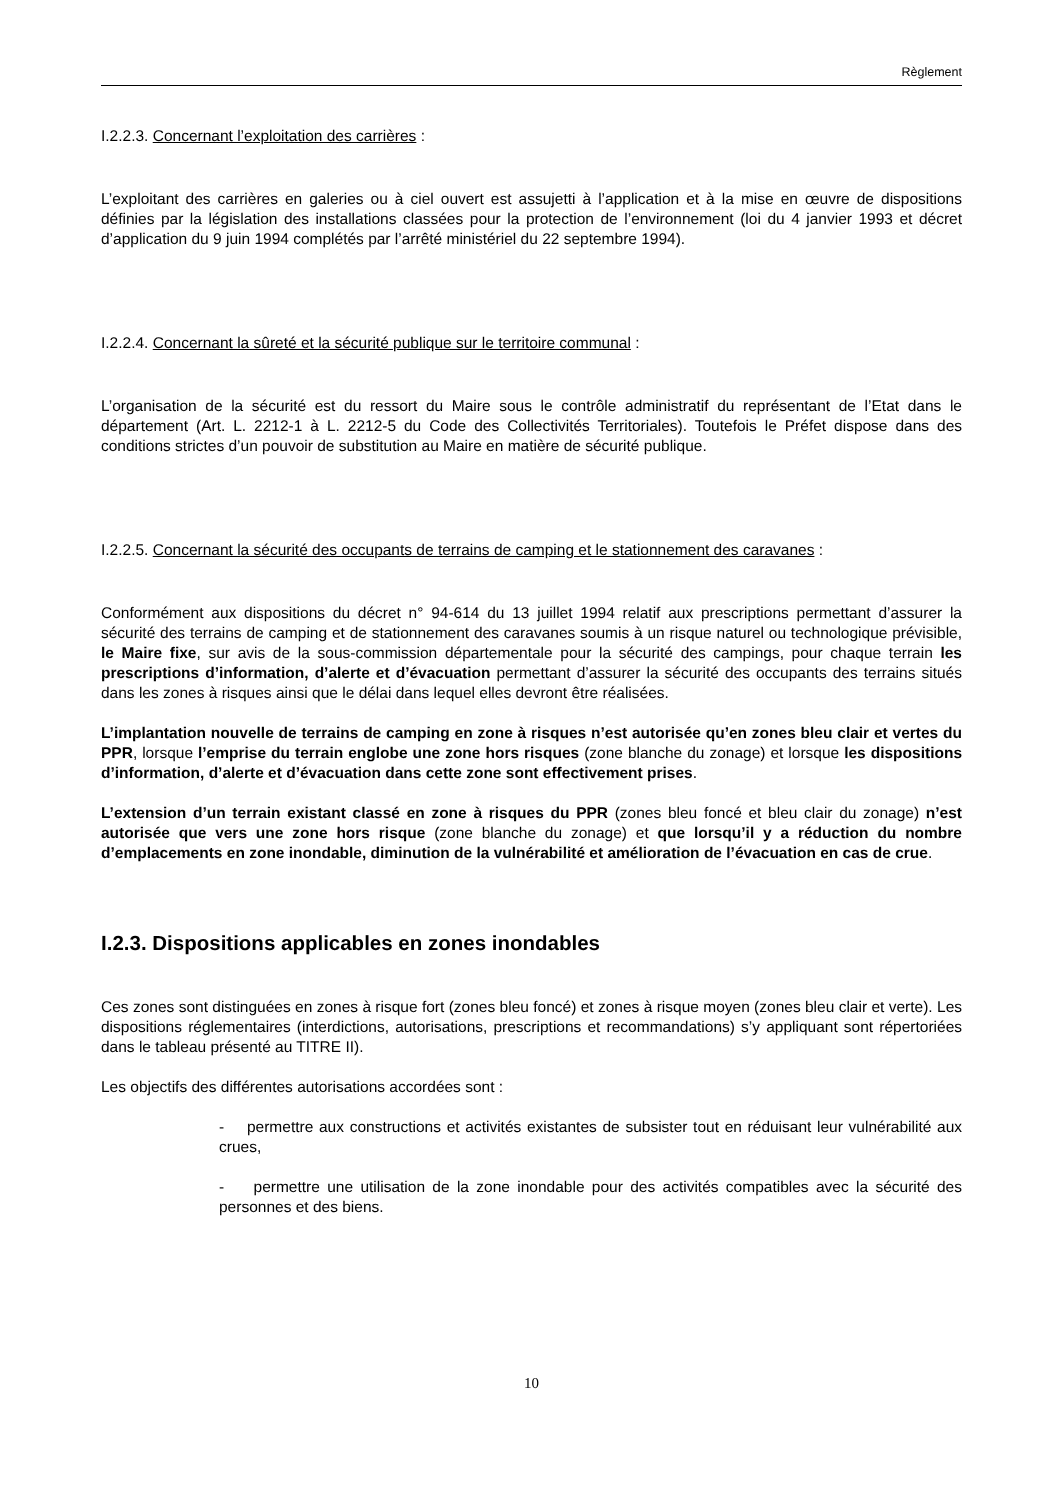Règlement
I.2.2.3. Concernant l’exploitation des carrières :
L’exploitant des carrières en galeries ou à ciel ouvert est assujetti à l’application et à la mise en œuvre de dispositions définies par la législation des installations classées pour la protection de l’environnement (loi du 4 janvier 1993 et décret d’application du 9 juin 1994 complétés par l’arrêté ministériel du 22 septembre 1994).
I.2.2.4. Concernant la sûreté et la sécurité publique sur le territoire communal :
L’organisation de la sécurité est du ressort du Maire sous le contrôle administratif du représentant de l’Etat dans le département (Art. L. 2212-1 à L. 2212-5 du Code des Collectivités Territoriales). Toutefois le Préfet dispose dans des conditions strictes d’un pouvoir de substitution au Maire en matière de sécurité publique.
I.2.2.5. Concernant la sécurité des occupants de terrains de camping et le stationnement des caravanes :
Conformément aux dispositions du décret n° 94-614 du 13 juillet 1994 relatif aux prescriptions permettant d’assurer la sécurité des terrains de camping et de stationnement des caravanes soumis à un risque naturel ou technologique prévisible, le Maire fixe, sur avis de la sous-commission départementale pour la sécurité des campings, pour chaque terrain les prescriptions d’information, d’alerte et d’évacuation permettant d’assurer la sécurité des occupants des terrains situés dans les zones à risques ainsi que le délai dans lequel elles devront être réalisées.
L’implantation nouvelle de terrains de camping en zone à risques n’est autorisée qu’en zones bleu clair et vertes du PPR, lorsque l’emprise du terrain englobe une zone hors risques (zone blanche du zonage) et lorsque les dispositions d’information, d’alerte et d’évacuation dans cette zone sont effectivement prises.
L’extension d’un terrain existant classé en zone à risques du PPR (zones bleu foncé et bleu clair du zonage) n’est autorisée que vers une zone hors risque (zone blanche du zonage) et que lorsqu’il y a réduction du nombre d’emplacements en zone inondable, diminution de la vulnérabilité et amélioration de l’évacuation en cas de crue.
I.2.3. Dispositions applicables en zones inondables
Ces zones sont distinguées en zones à risque fort (zones bleu foncé) et zones à risque moyen (zones bleu clair et verte). Les dispositions réglementaires (interdictions, autorisations, prescriptions et recommandations) s’y appliquant sont répertoriées dans le tableau présenté au TITRE II).
Les objectifs des différentes autorisations accordées sont :
- permettre aux constructions et activités existantes de subsister tout en réduisant leur vulnérabilité aux crues,
- permettre une utilisation de la zone inondable pour des activités compatibles avec la sécurité des personnes et des biens.
10